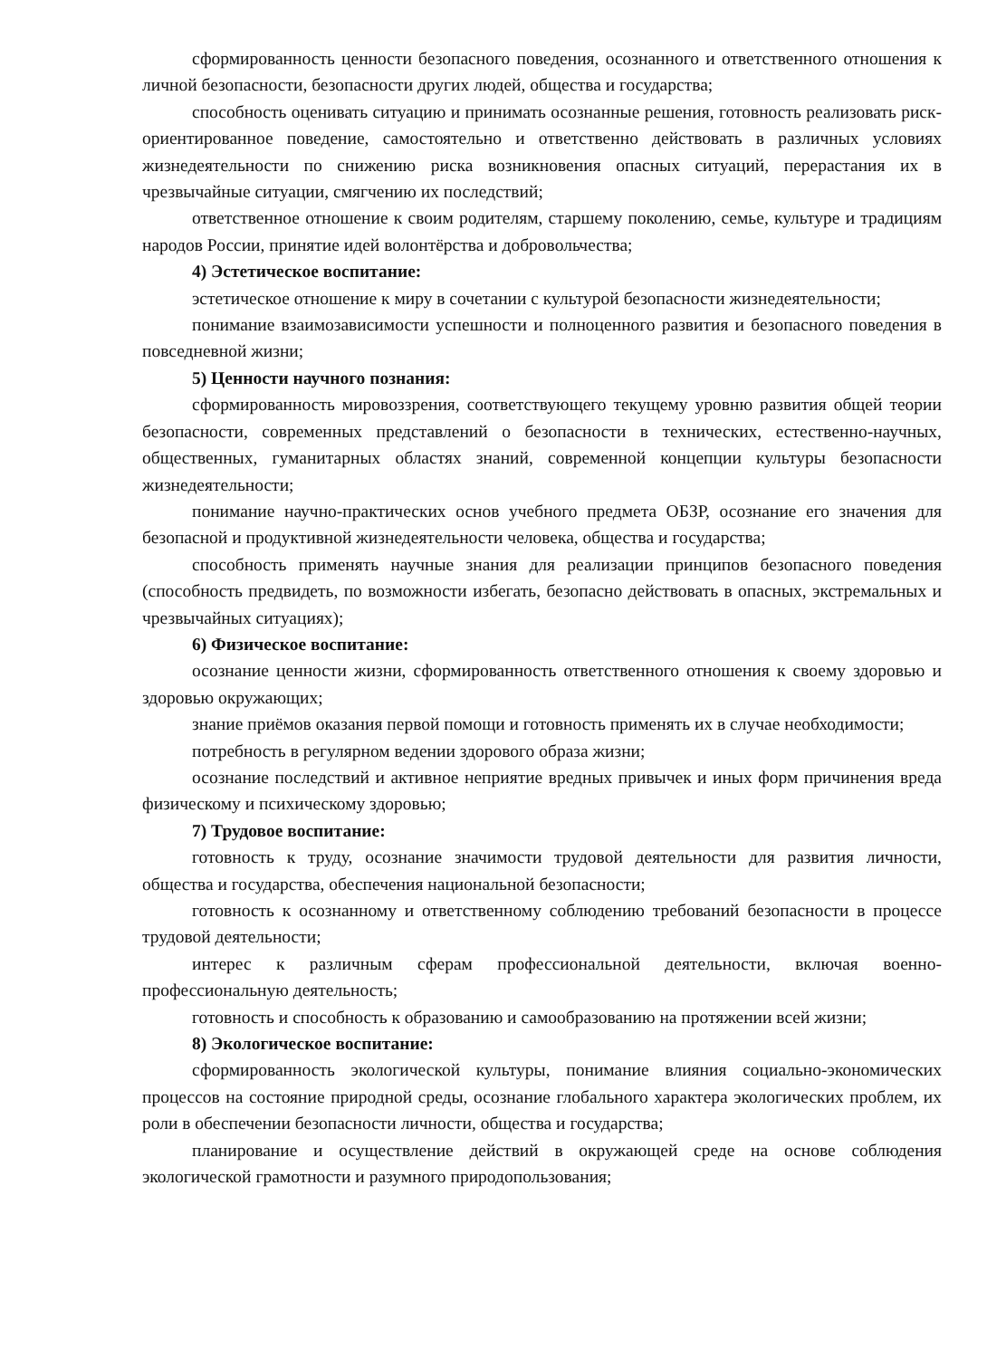сформированность ценности безопасного поведения, осознанного и ответственного отношения к личной безопасности, безопасности других людей, общества и государства;
способность оценивать ситуацию и принимать осознанные решения, готовность реализовать риск-ориентированное поведение, самостоятельно и ответственно действовать в различных условиях жизнедеятельности по снижению риска возникновения опасных ситуаций, перерастания их в чрезвычайные ситуации, смягчению их последствий;
ответственное отношение к своим родителям, старшему поколению, семье, культуре и традициям народов России, принятие идей волонтёрства и добровольчества;
4) Эстетическое воспитание:
эстетическое отношение к миру в сочетании с культурой безопасности жизнедеятельности;
понимание взаимозависимости успешности и полноценного развития и безопасного поведения в повседневной жизни;
5) Ценности научного познания:
сформированность мировоззрения, соответствующего текущему уровню развития общей теории безопасности, современных представлений о безопасности в технических, естественно-научных, общественных, гуманитарных областях знаний, современной концепции культуры безопасности жизнедеятельности;
понимание научно-практических основ учебного предмета ОБЗР, осознание его значения для безопасной и продуктивной жизнедеятельности человека, общества и государства;
способность применять научные знания для реализации принципов безопасного поведения (способность предвидеть, по возможности избегать, безопасно действовать в опасных, экстремальных и чрезвычайных ситуациях);
6) Физическое воспитание:
осознание ценности жизни, сформированность ответственного отношения к своему здоровью и здоровью окружающих;
знание приёмов оказания первой помощи и готовность применять их в случае необходимости;
потребность в регулярном ведении здорового образа жизни;
осознание последствий и активное неприятие вредных привычек и иных форм причинения вреда физическому и психическому здоровью;
7) Трудовое воспитание:
готовность к труду, осознание значимости трудовой деятельности для развития личности, общества и государства, обеспечения национальной безопасности;
готовность к осознанному и ответственному соблюдению требований безопасности в процессе трудовой деятельности;
интерес к различным сферам профессиональной деятельности, включая военно-профессиональную деятельность;
готовность и способность к образованию и самообразованию на протяжении всей жизни;
8) Экологическое воспитание:
сформированность экологической культуры, понимание влияния социально-экономических процессов на состояние природной среды, осознание глобального характера экологических проблем, их роли в обеспечении безопасности личности, общества и государства;
планирование и осуществление действий в окружающей среде на основе соблюдения экологической грамотности и разумного природопользования;